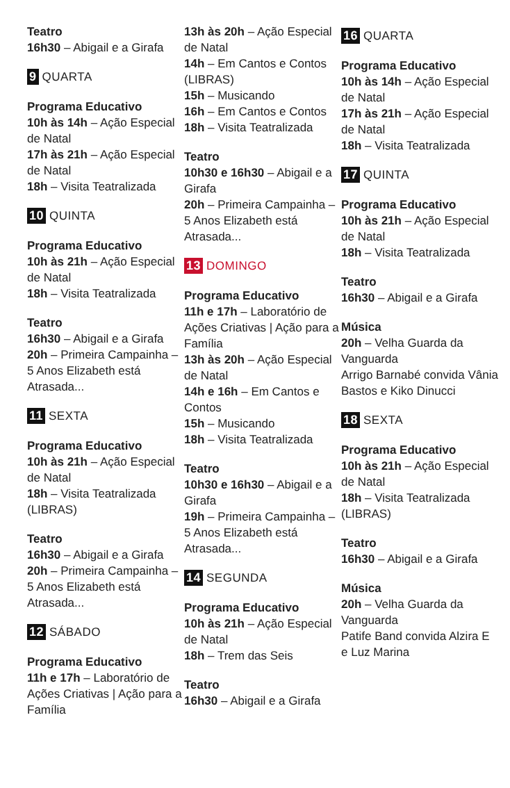Teatro
16h30 – Abigail e a Girafa
9 QUARTA
Programa Educativo
10h às 14h – Ação Especial de Natal
17h às 21h – Ação Especial de Natal
18h – Visita Teatralizada
10 QUINTA
Programa Educativo
10h às 21h – Ação Especial de Natal
18h – Visita Teatralizada
Teatro
16h30 – Abigail e a Girafa
20h – Primeira Campainha – 5 Anos Elizabeth está Atrasada...
11 SEXTA
Programa Educativo
10h às 21h – Ação Especial de Natal
18h – Visita Teatralizada (LIBRAS)
Teatro
16h30 – Abigail e a Girafa
20h – Primeira Campainha – 5 Anos Elizabeth está Atrasada...
12 SÁBADO
Programa Educativo
11h e 17h – Laboratório de Ações Criativas | Ação para a Família
13h às 20h – Ação Especial de Natal
14h – Em Cantos e Contos (LIBRAS)
15h – Musicando
16h – Em Cantos e Contos
18h – Visita Teatralizada
Teatro
10h30 e 16h30 – Abigail e a Girafa
20h – Primeira Campainha – 5 Anos Elizabeth está Atrasada...
13 DOMINGO
Programa Educativo
11h e 17h – Laboratório de Ações Criativas | Ação para a Família
13h às 20h – Ação Especial de Natal
14h e 16h – Em Cantos e Contos
15h – Musicando
18h – Visita Teatralizada
Teatro
10h30 e 16h30 – Abigail e a Girafa
19h – Primeira Campainha – 5 Anos Elizabeth está Atrasada...
14 SEGUNDA
Programa Educativo
10h às 21h – Ação Especial de Natal
18h – Trem das Seis
Teatro
16h30 – Abigail e a Girafa
16 QUARTA
Programa Educativo
10h às 14h – Ação Especial de Natal
17h às 21h – Ação Especial de Natal
18h – Visita Teatralizada
17 QUINTA
Programa Educativo
10h às 21h – Ação Especial de Natal
18h – Visita Teatralizada
Teatro
16h30 – Abigail e a Girafa
Música
20h – Velha Guarda da Vanguarda
Arrigo Barnabé convida Vânia Bastos e Kiko Dinucci
18 SEXTA
Programa Educativo
10h às 21h – Ação Especial de Natal
18h – Visita Teatralizada (LIBRAS)
Teatro
16h30 – Abigail e a Girafa
Música
20h – Velha Guarda da Vanguarda
Patife Band convida Alzira E e Luz Marina